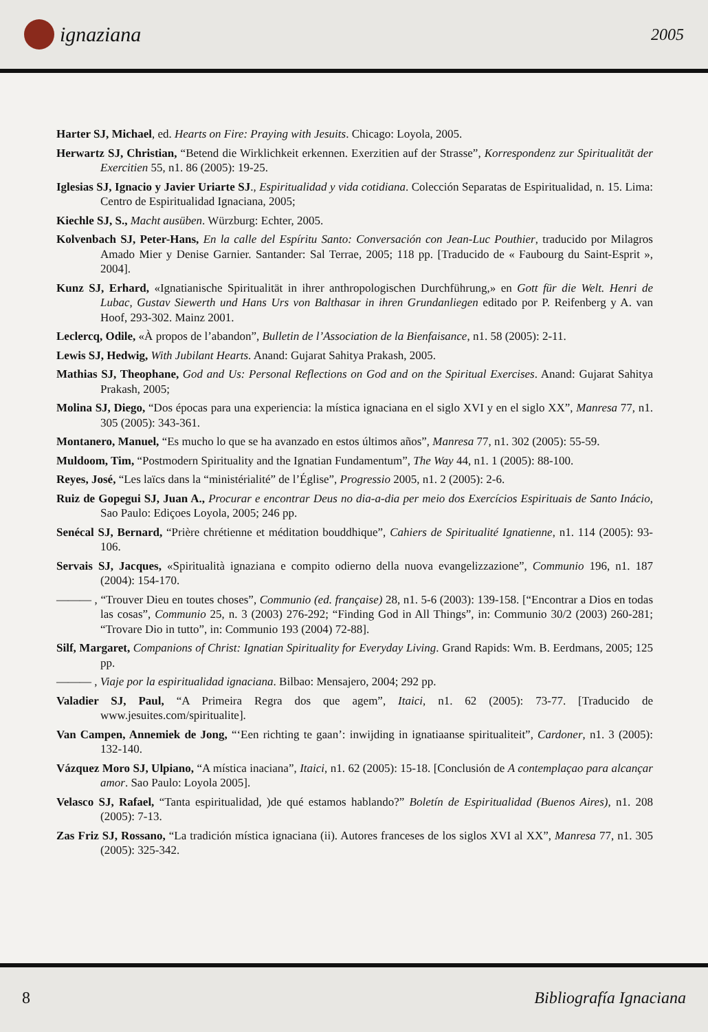ignaziana
2005
Harter SJ, Michael, ed. Hearts on Fire: Praying with Jesuits. Chicago: Loyola, 2005.
Herwartz SJ, Christian, “Betend die Wirklichkeit erkennen. Exerzitien auf der Strasse”, Korrespondenz zur Spiritualität der Exercitien 55, n1. 86 (2005): 19-25.
Iglesias SJ, Ignacio y Javier Uriarte SJ., Espiritualidad y vida cotidiana. Colección Separatas de Espiritualidad, n. 15. Lima: Centro de Espiritualidad Ignaciana, 2005;
Kiechle SJ, S., Macht ausüben. Würzburg: Echter, 2005.
Kolvenbach SJ, Peter-Hans, En la calle del Espíritu Santo: Conversación con Jean-Luc Pouthier, traducido por Milagros Amado Mier y Denise Garnier. Santander: Sal Terrae, 2005; 118 pp. [Traducido de « Faubourg du Saint-Esprit », 2004].
Kunz SJ, Erhard, «Ignatianische Spiritualität in ihrer anthropologischen Durchführung,» en Gott für die Welt. Henri de Lubac, Gustav Siewerth und Hans Urs von Balthasar in ihren Grundanliegen editado por P. Reifenberg y A. van Hoof, 293-302. Mainz 2001.
Leclercq, Odile, «À propos de l’abandon”, Bulletin de l’Association de la Bienfaisance, n1. 58 (2005): 2-11.
Lewis SJ, Hedwig, With Jubilant Hearts. Anand: Gujarat Sahitya Prakash, 2005.
Mathias SJ, Theophane, God and Us: Personal Reflections on God and on the Spiritual Exercises. Anand: Gujarat Sahitya Prakash, 2005;
Molina SJ, Diego, “Dos épocas para una experiencia: la mística ignaciana en el siglo XVI y en el siglo XX”, Manresa 77, n1. 305 (2005): 343-361.
Montanero, Manuel, “Es mucho lo que se ha avanzado en estos últimos años”, Manresa 77, n1. 302 (2005): 55-59.
Muldoom, Tim, “Postmodern Spirituality and the Ignatian Fundamentum”, The Way 44, n1. 1 (2005): 88-100.
Reyes, José, “Les laïcs dans la “ministérialité” de l’Église”, Progressio 2005, n1. 2 (2005): 2-6.
Ruiz de Gopegui SJ, Juan A., Procurar e encontrar Deus no dia-a-dia per meio dos Exercícios Espirituais de Santo Inácio, Sao Paulo: Ediçoes Loyola, 2005; 246 pp.
Senécal SJ, Bernard, “Prière chrétienne et méditation bouddhique”, Cahiers de Spiritualité Ignatienne, n1. 114 (2005): 93-106.
Servais SJ, Jacques, «Spiritualità ignaziana e compito odierno della nuova evangelizzazione”, Communio 196, n1. 187 (2004): 154-170.
——— , “Trouver Dieu en toutes choses”, Communio (ed. française) 28, n1. 5-6 (2003): 139-158. [“Encontrar a Dios en todas las cosas”, Communio 25, n. 3 (2003) 276-292; “Finding God in All Things”, in: Communio 30/2 (2003) 260-281; “Trovare Dio in tutto”, in: Communio 193 (2004) 72-88].
Silf, Margaret, Companions of Christ: Ignatian Spirituality for Everyday Living. Grand Rapids: Wm. B. Eerdmans, 2005; 125 pp.
——— , Viaje por la espiritualidad ignaciana. Bilbao: Mensajero, 2004; 292 pp.
Valadier SJ, Paul, “A Primeira Regra dos que agem”, Itaici, n1. 62 (2005): 73-77. [Traducido de www.jesuites.com/spiritualite].
Van Campen, Annemiek de Jong, “‘Een richting te gaan’: inwijding in ignatiaanse spiritualiteit”, Cardoner, n1. 3 (2005): 132-140.
Vázquez Moro SJ, Ulpiano, “A mística inaciana”, Itaici, n1. 62 (2005): 15-18. [Conclusión de A contemplaçao para alcançar amor. Sao Paulo: Loyola 2005].
Velasco SJ, Rafael, “Tanta espiritualidad, )de qué estamos hablando?” Boletín de Espiritualidad (Buenos Aires), n1. 208 (2005): 7-13.
Zas Friz SJ, Rossano, “La tradición mística ignaciana (ii). Autores franceses de los siglos XVI al XX”, Manresa 77, n1. 305 (2005): 325-342.
8 Bibliografía Ignaciana